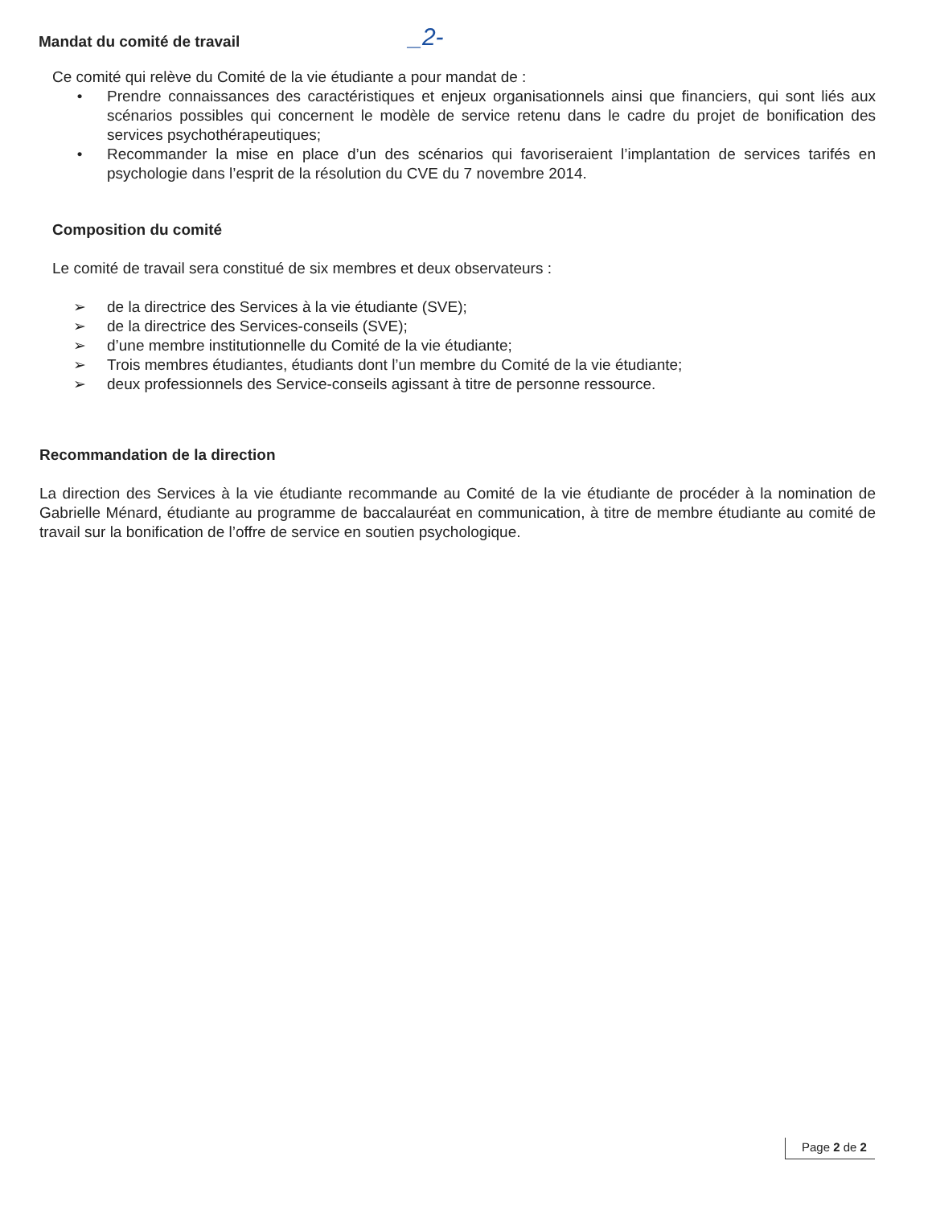Mandat du comité de travail
_2-
Ce comité qui relève du Comité de la vie étudiante a pour mandat de :
• Prendre connaissances des caractéristiques et enjeux organisationnels ainsi que financiers, qui sont liés aux scénarios possibles qui concernent le modèle de service retenu dans le cadre du projet de bonification des services psychothérapeutiques;
• Recommander la mise en place d’un des scénarios qui favoriseraient l’implantation de services tarifés en psychologie dans l’esprit de la résolution du CVE du 7 novembre 2014.
Composition du comité
Le comité de travail sera constitué de six membres et deux observateurs :
➢ de la directrice des Services à la vie étudiante (SVE);
➢ de la directrice des Services-conseils (SVE);
➢ d’une membre institutionnelle du Comité de la vie étudiante;
➢ Trois membres étudiantes, étudiants dont l’un membre du Comité de la vie étudiante;
➢ deux professionnels des Service-conseils agissant à titre de personne ressource.
Recommandation de la direction
La direction des Services à la vie étudiante recommande au Comité de la vie étudiante de procéder à la nomination de Gabrielle Ménard, étudiante au programme de baccalauréat en communication, à titre de membre étudiante au comité de travail sur la bonification de l’offre de service en soutien psychologique.
Page 2 de 2